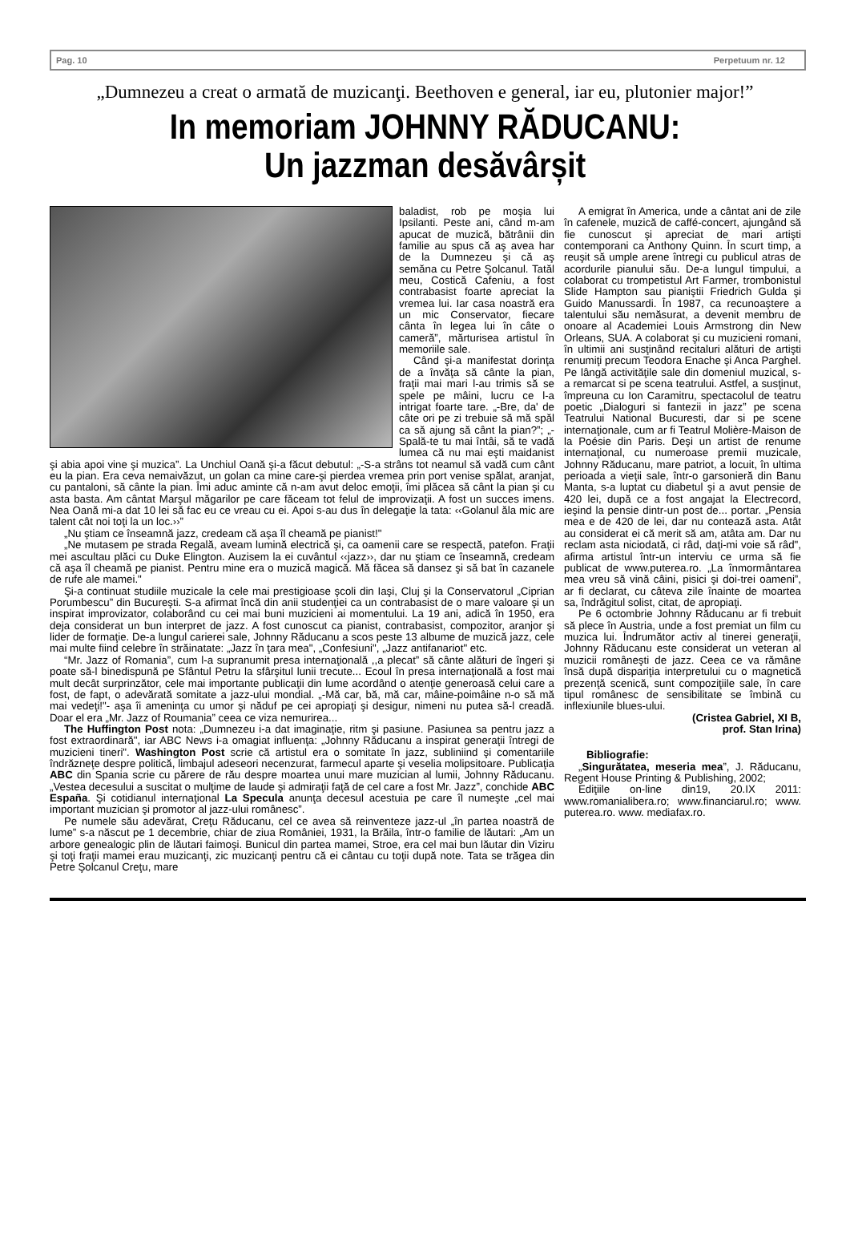Pag. 10 Perpetuum nr. 12
„Dumnezeu a creat o armată de muzicanţi. Beethoven e general, iar eu, plutonier major!”
In memoriam JOHNNY RĂDUCANU:
Un jazzman desăvârșit
baladist, rob pe moşia lui Ipsilanti. Peste ani, când m-am apucat de muzică, bătrânii din familie au spus că aş avea har de la Dumnezeu şi că aş semăna cu Petre Şolcanul. Tatăl meu, Costică Cafeniu, a fost contrabasist foarte apreciat la vremea lui. Iar casa noastră era un mic Conservator, fiecare cânta în legea lui în câte o cameră”, mărturisea artistul în memoriile sale.
Când şi-a manifestat dorinţa de a învăţa să cânte la pian, fraţii mai mari l-au trimis să se spele pe mâini, lucru ce l-a intrigat foarte tare. „-Bre, da' de câte ori pe zi trebuie să mă spăl ca să ajung să cânt la pian?”; „-Spală-te tu mai întâi, să te vadă lumea că nu mai eşti maidanist şi abia apoi vine şi muzica”. La Unchiul Oană şi-a făcut debutul: „-S-a strâns tot neamul să vadă cum cânt eu la pian. Era ceva nemaivăzut, un golan ca mine care-şi pierdea vremea prin port venise spălat, aranjat, cu pantaloni, să cânte la pian. Îmi aduc aminte că n-am avut deloc emoţii, îmi plăcea să cânt la pian şi cu asta basta. Am cântat Marşul măgarilor pe care făceam tot felul de improvizaţii. A fost un succes imens. Nea Oană mi-a dat 10 lei să fac eu ce vreau cu ei. Apoi s-au dus în delegaţie la tata: ‹‹Golanul ăla mic are talent cât noi toţi la un loc.››”
„Nu ştiam ce înseamnă jazz, credeam că aşa îl cheamă pe pianist!"
„Ne mutasem pe strada Regală, aveam lumină electrică şi, ca oamenii care se respectă, patefon. Fraţii mei ascultau plăci cu Duke Elington. Auzisem la ei cuvântul ‹‹jazz››, dar nu ştiam ce înseamnă, credeam că aşa îl cheamă pe pianist. Pentru mine era o muzică magică. Mă făcea să dansez şi să bat în cazanele de rufe ale mamei."
Şi-a continuat studiile muzicale la cele mai prestigioase şcoli din Iaşi, Cluj şi la Conservatorul „Ciprian Porumbescu” din Bucureşti. S-a afirmat încă din anii studenţiei ca un contrabasist de o mare valoare şi un inspirat improvizator, colaborând cu cei mai buni muzicieni ai momentului. La 19 ani, adică în 1950, era deja considerat un bun interpret de jazz. A fost cunoscut ca pianist, contrabasist, compozitor, aranjor şi lider de formaţie. De-a lungul carierei sale, Johnny Răducanu a scos peste 13 albume de muzică jazz, cele mai multe fiind celebre în străinatate: „Jazz în ţara mea", „Confesiuni", „Jazz antifanariot" etc.
“Mr. Jazz of Romania”, cum l-a supranumit presa internaţională ,,a plecat” să cânte alături de îngeri şi poate să-l binedispună pe Sfântul Petru la sfârşitul lunii trecute... Ecoul în presa internaţională a fost mai mult decât surprinzător, cele mai importante publicaţii din lume acordând o atenţie generoasă celui care a fost, de fapt, o adevărată somitate a jazz-ului mondial. „-Mă car, bă, mă car, mâine-poimâine n-o să mă mai vedeţi!"- aşa îi ameninţa cu umor şi năduf pe cei apropiaţi şi desigur, nimeni nu putea să-l creadă. Doar el era „Mr. Jazz of Roumania” ceea ce viza nemurirea...
The Huffington Post nota: „Dumnezeu i-a dat imaginaţie, ritm şi pasiune. Pasiunea sa pentru jazz a fost extraordinară", iar ABC News i-a omagiat influenţa: „Johnny Răducanu a inspirat generaţii întregi de muzicieni tineri". Washington Post scrie că artistul era o somitate în jazz, subliniind şi comentariile îndrăzneţe despre politică, limbajul adeseori necenzurat, farmecul aparte şi veselia molipsitoare. Publicaţia ABC din Spania scrie cu părere de rău despre moartea unui mare muzician al lumii, Johnny Răducanu. „Vestea decesului a suscitat o mulţime de laude şi admiraţii faţă de cel care a fost Mr. Jazz”, conchide ABC España. Şi cotidianul internaţional La Specula anunţa decesul acestuia pe care îl numeşte „cel mai important muzician şi promotor al jazz-ului românesc”.
Pe numele său adevărat, Creţu Răducanu, cel ce avea să reinventeze jazz-ul „în partea noastră de lume” s-a născut pe 1 decembrie, chiar de ziua României, 1931, la Brăila, într-o familie de lăutari: „Am un arbore genealogic plin de lăutari faimoşi. Bunicul din partea mamei, Stroe, era cel mai bun lăutar din Viziru şi toţi fraţii mamei erau muzicanţi, zic muzicanţi pentru că ei cântau cu toţii după note. Tata se trăgea din Petre Şolcanul Creţu, mare
A emigrat în America, unde a cântat ani de zile în cafenele, muzică de caffé-concert, ajungând să fie cunoscut şi apreciat de mari artişti contemporani ca Anthony Quinn. În scurt timp, a reuşit să umple arene întregi cu publicul atras de acordurile pianului său. De-a lungul timpului, a colaborat cu trompetistul Art Farmer, trombonistul Slide Hampton sau pianiştii Friedrich Gulda şi Guido Manussardi. În 1987, ca recunoaştere a talentului său nemăsurat, a devenit membru de onoare al Academiei Louis Armstrong din New Orleans, SUA. A colaborat şi cu muzicieni romani, în ultimii ani susţinând recitaluri alături de artişti renumiţi precum Teodora Enache şi Anca Parghel. Pe lângă activităţile sale din domeniul muzical, s-a remarcat si pe scena teatrului. Astfel, a susţinut, împreuna cu Ion Caramitru, spectacolul de teatru poetic „Dialoguri si fantezii in jazz” pe scena Teatrului National Bucuresti, dar si pe scene internaţionale, cum ar fi Teatrul Molière-Maison de la Poésie din Paris. Deşi un artist de renume internaţional, cu numeroase premii muzicale, Johnny Răducanu, mare patriot, a locuit, în ultima perioada a vieţii sale, într-o garsonieră din Banu Manta, s-a luptat cu diabetul şi a avut pensie de 420 lei, după ce a fost angajat la Electrecord, ieşind la pensie dintr-un post de... portar. „Pensia mea e de 420 de lei, dar nu contează asta. Atât au considerat ei că merit să am, atâta am. Dar nu reclam asta niciodată, ci râd, daţi-mi voie să râd", afirma artistul într-un interviu ce urma să fie publicat de www.puterea.ro. „La înmormântarea mea vreu să vină câini, pisici şi doi-trei oameni”, ar fi declarat, cu câteva zile înainte de moartea sa, îndrăgitul solist, citat, de apropiaţi.
Pe 6 octombrie Johnny Răducanu ar fi trebuit să plece în Austria, unde a fost premiat un film cu muzica lui. Îndrumător activ al tinerei generaţii, Johnny Răducanu este considerat un veteran al muzicii româneşti de jazz. Ceea ce va rămâne însă după dispariţia interpretului cu o magnetică prezenţă scenică, sunt compoziţiile sale, în care tipul românesc de sensibilitate se îmbină cu inflexiunile blues-ului.
(Cristea Gabriel, XI B,
prof. Stan Irina)
Bibliografie:
„Singurătatea, meseria mea”, J. Răducanu, Regent House Printing & Publishing, 2002;
Ediţiile on-line din19, 20.IX 2011: www.romanialibera.ro; www.financiarul.ro; www. puterea.ro. www. mediafax.ro.